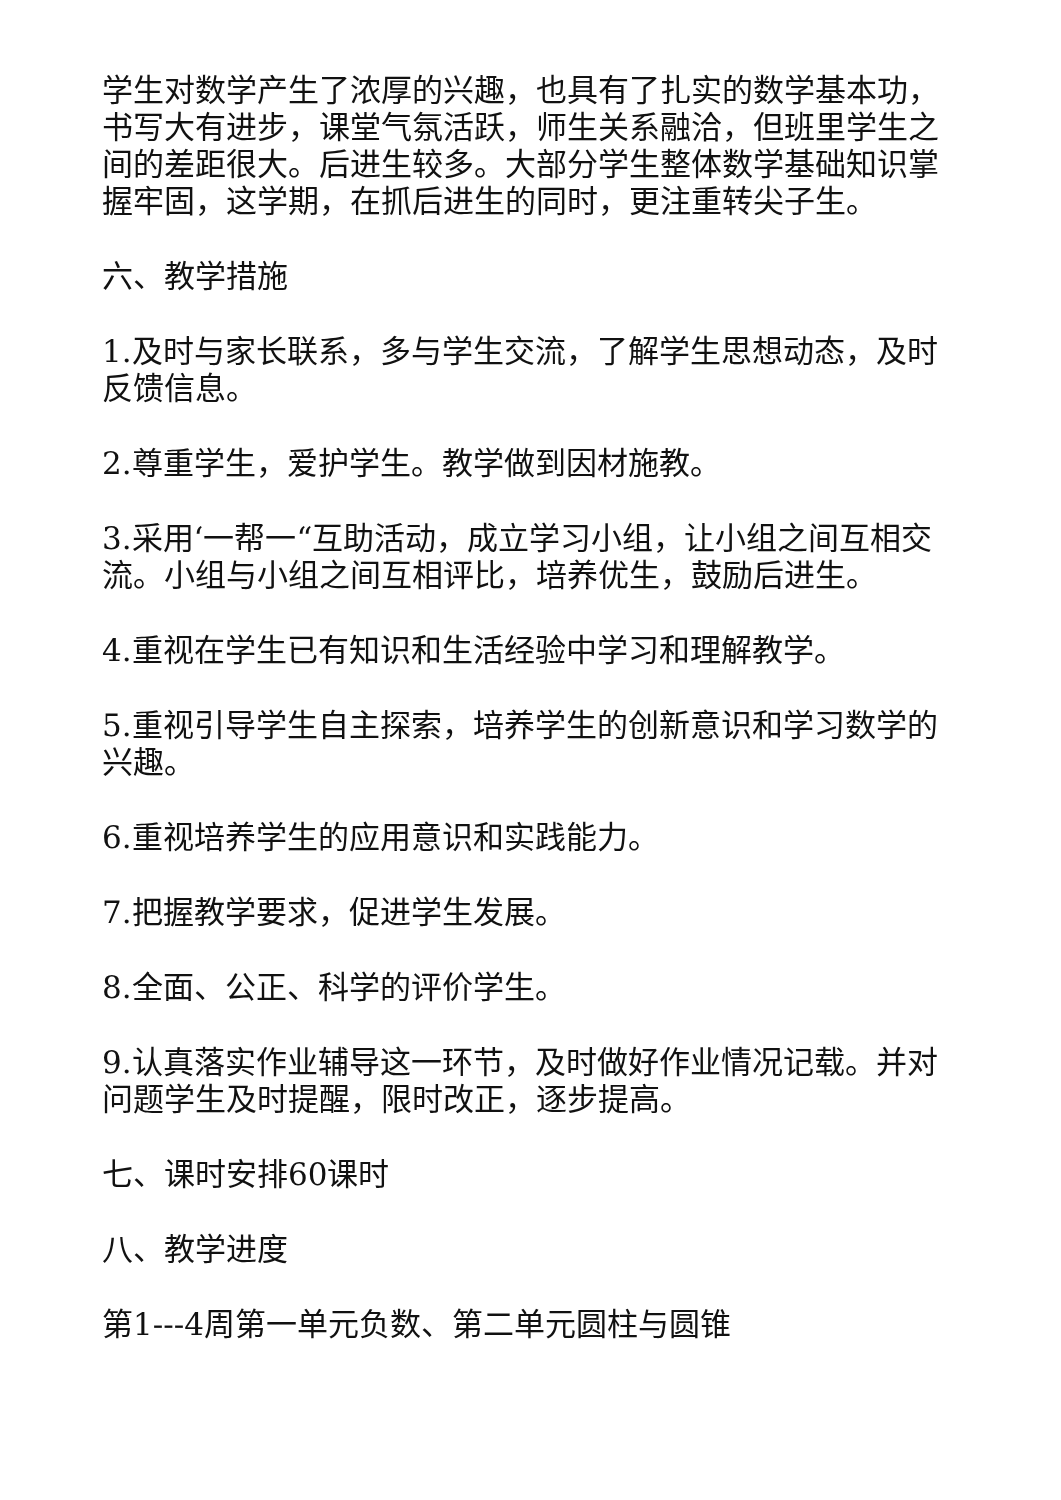学生对数学产生了浓厚的兴趣，也具有了扎实的数学基本功，书写大有进步，课堂气氛活跃，师生关系融洽，但班里学生之间的差距很大。后进生较多。大部分学生整体数学基础知识掌握牢固，这学期，在抓后进生的同时，更注重转尖子生。
六、教学措施
1.及时与家长联系，多与学生交流，了解学生思想动态，及时反馈信息。
2.尊重学生，爱护学生。教学做到因材施教。
3.采用‘一帮一“互助活动，成立学习小组，让小组之间互相交流。小组与小组之间互相评比，培养优生，鼓励后进生。
4.重视在学生已有知识和生活经验中学习和理解教学。
5.重视引导学生自主探索，培养学生的创新意识和学习数学的兴趣。
6.重视培养学生的应用意识和实践能力。
7.把握教学要求，促进学生发展。
8.全面、公正、科学的评价学生。
9.认真落实作业辅导这一环节，及时做好作业情况记载。并对问题学生及时提醒，限时改正，逐步提高。
七、课时安排60课时
八、教学进度
第1---4周第一单元负数、第二单元圆柱与圆锥